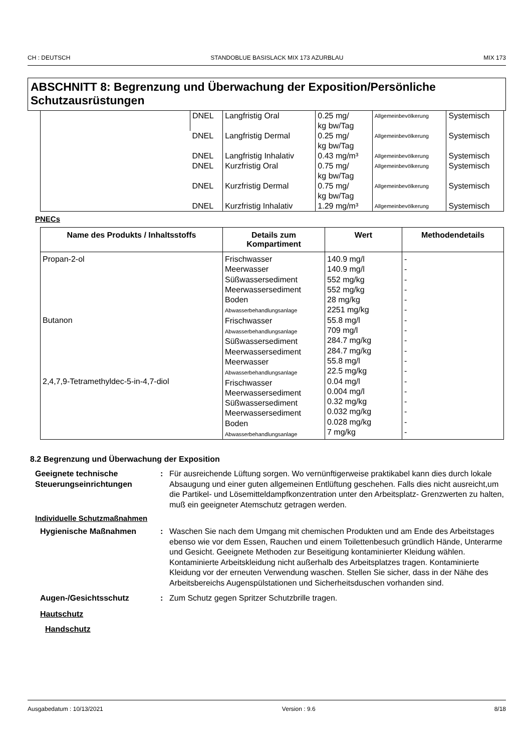CH : DEUTSCH STANDOBLUE BASISLACK MIX 173 AZURBLAU MIX 173
ABSCHNITT 8: Begrenzung und Überwachung der Exposition/Persönliche Schutzausrüstungen
| | DNEL | Langfristig Oral | 0.25 mg/ kg bw/Tag | Allgemeinbevölkerung | Systemisch |
| | DNEL | Langfristig Dermal | 0.25 mg/ kg bw/Tag | Allgemeinbevölkerung | Systemisch |
| | DNEL | Langfristig Inhalativ | 0.43 mg/m³ | Allgemeinbevölkerung | Systemisch |
| | DNEL | Kurzfristig Oral | 0.75 mg/ kg bw/Tag | Allgemeinbevölkerung | Systemisch |
| | DNEL | Kurzfristig Dermal | 0.75 mg/ kg bw/Tag | Allgemeinbevölkerung | Systemisch |
| | DNEL | Kurzfristig Inhalativ | 1.29 mg/m³ | Allgemeinbevölkerung | Systemisch |
PNECs
| Name des Produkts / Inhaltsstoffs | Details zum Kompartiment | Wert | Methodendetails |
| --- | --- | --- | --- |
| Propan-2-ol Butanon 2,4,7,9-Tetramethyldec-5-in-4,7-diol | Frischwasser Meerwasser Süßwassersediment Meerwassersediment Boden Abwasserbehandlungsanlage Frischwasser Abwasserbehandlungsanlage Süßwassersediment Meerwassersediment Meerwasser Abwasserbehandlungsanlage Frischwasser Meerwassersediment Süßwassersediment Meerwassersediment Boden Abwasserbehandlungsanlage | 140.9 mg/l 140.9 mg/l 552 mg/kg 552 mg/kg 28 mg/kg 2251 mg/kg 55.8 mg/l 709 mg/l 284.7 mg/kg 284.7 mg/kg 55.8 mg/l 22.5 mg/kg 0.04 mg/l 0.004 mg/l 0.32 mg/kg 0.032 mg/kg 0.028 mg/kg 7 mg/kg | - - - - - - - - - - - - - - - - - - |
8.2 Begrenzung und Überwachung der Exposition
Geeignete technische Steuerungseinrichtungen
: Für ausreichende Lüftung sorgen. Wo vernünftigerweise praktikabel kann dies durch lokale Absaugung und einer guten allgemeinen Entlüftung geschehen. Falls dies nicht ausreicht,um die Partikel- und Lösemitteldampfkonzentration unter den Arbeitsplatz- Grenzwerten zu halten, muß ein geeigneter Atemschutz getragen werden.
Individuelle Schutzmaßnahmen
Hygienische Maßnahmen : Waschen Sie nach dem Umgang mit chemischen Produkten und am Ende des Arbeitstages ebenso wie vor dem Essen, Rauchen und einem Toilettenbesuch gründlich Hände, Unterarme und Gesicht. Geeignete Methoden zur Beseitigung kontaminierter Kleidung wählen. Kontaminierte Arbeitskleidung nicht außerhalb des Arbeitsplatzes tragen. Kontaminierte Kleidung vor der erneuten Verwendung waschen. Stellen Sie sicher, dass in der Nähe des Arbeitsbereichs Augenspülstationen und Sicherheitsduschen vorhanden sind.
Augen-/Gesichtsschutz : Zum Schutz gegen Spritzer Schutzbrille tragen.
Hautschutz
Handschutz
Ausgabedatum : 10/13/2021 Version : 9.6 8/18